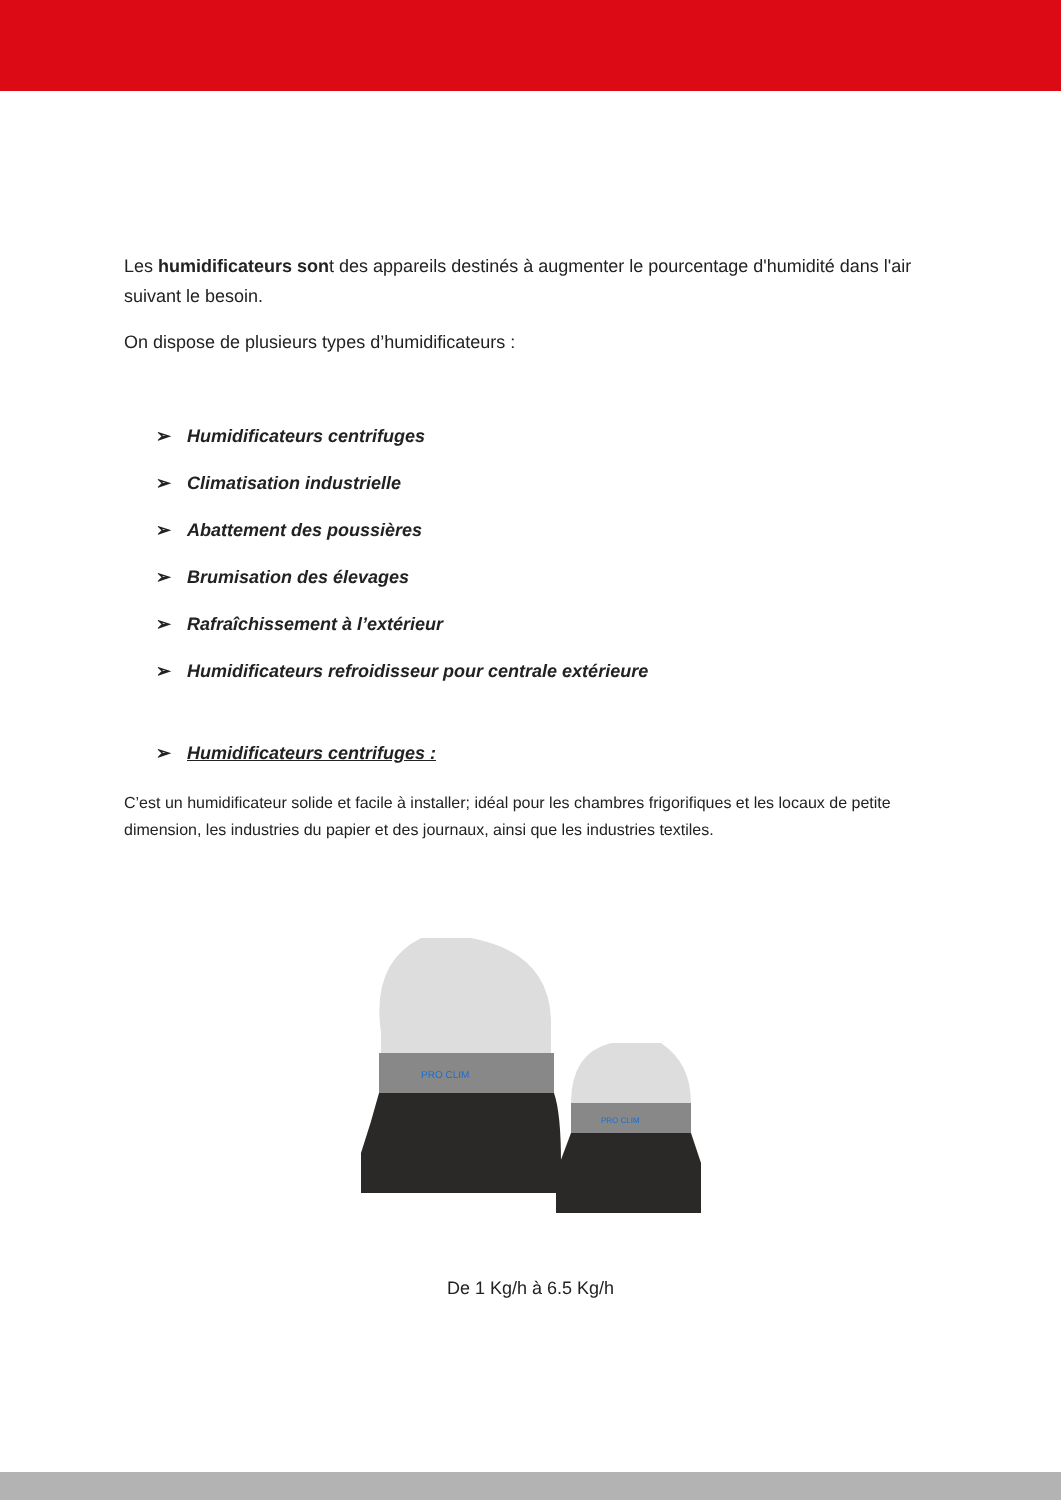Les humidificateurs sont des appareils destinés à augmenter le pourcentage d'humidité dans l'air suivant le besoin.
On dispose de plusieurs types d’humidificateurs :
➢ Humidificateurs centrifuges
➢ Climatisation industrielle
➢ Abattement des poussières
➢ Brumisation des élevages
➢ Rafraîchissement à l’extérieur
➢ Humidificateurs refroidisseur pour centrale extérieure
➢ Humidificateurs centrifuges :
C’est un humidificateur solide et facile à installer; idéal pour les chambres frigorifiques et les locaux de petite dimension, les industries du papier et des journaux, ainsi que les industries textiles.
PRO CLIM
PRO CLIM
De 1 Kg/h à 6.5 Kg/h